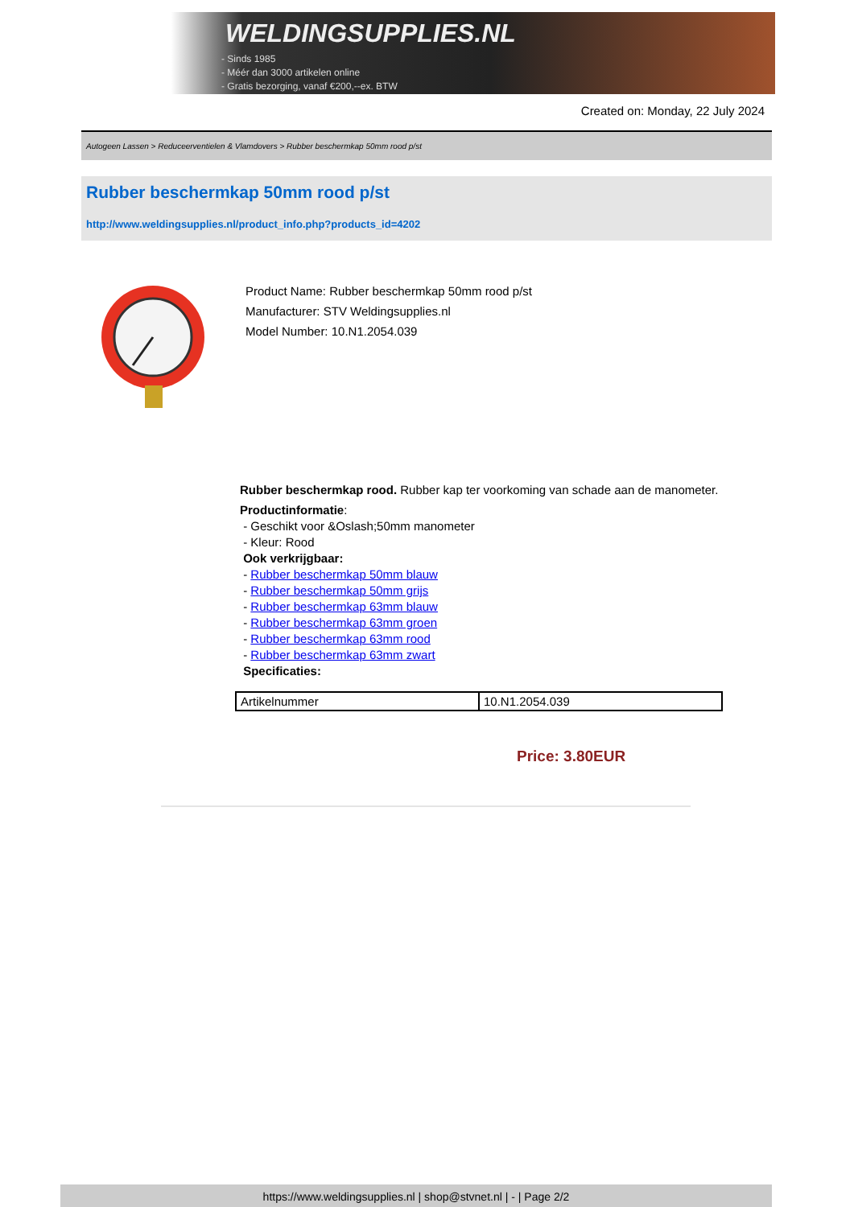WELDINGSUPPLIES.NL
- Sinds 1985
- Méér dan 3000 artikelen online
- Gratis bezorging, vanaf €200,--ex. BTW
Created on: Monday, 22 July 2024
Autogeen Lassen > Reduceerventielen & Vlamdovers > Rubber beschermkap 50mm rood p/st
Rubber beschermkap 50mm rood p/st
http://www.weldingsupplies.nl/product_info.php?products_id=4202
Product Name: Rubber beschermkap 50mm rood p/st
Manufacturer: STV Weldingsupplies.nl
Model Number: 10.N1.2054.039
Rubber beschermkap rood. Rubber kap ter voorkoming van schade aan de manometer.
Productinformatie:
- Geschikt voor &Oslash;50mm manometer
- Kleur: Rood
Ook verkrijgbaar:
- Rubber beschermkap 50mm blauw
- Rubber beschermkap 50mm grijs
- Rubber beschermkap 63mm blauw
- Rubber beschermkap 63mm groen
- Rubber beschermkap 63mm rood
- Rubber beschermkap 63mm zwart
Specificaties:
| Artikelnummer | 10.N1.2054.039 |
Price: 3.80EUR
https://www.weldingsupplies.nl | shop@stvnet.nl | - | Page 2/2